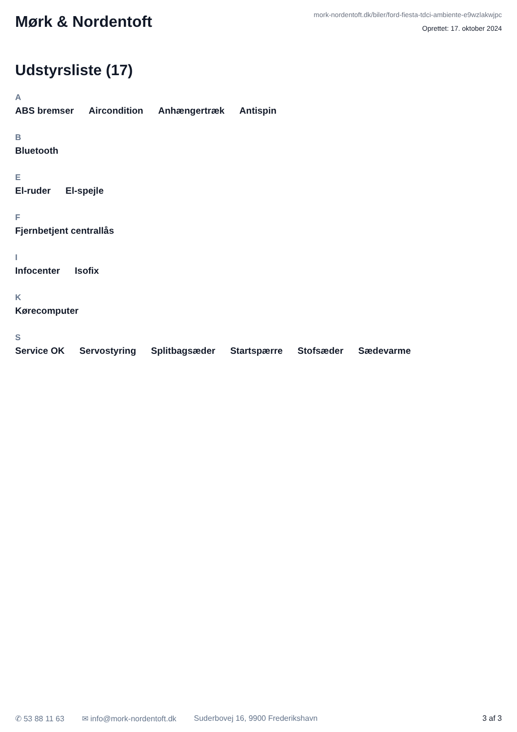Mørk & Nordentoft
mork-nordentoft.dk/biler/ford-fiesta-tdci-ambiente-e9wzlakwjpc
Oprettet: 17. oktober 2024
Udstyrsliste (17)
A
ABS bremser Aircondition Anhængertræk Antispin
B
Bluetooth
E
El-ruder El-spejle
F
Fjernbetjent centrallås
I
Infocenter Isofix
K
Kørecomputer
S
Service OK Servostyring Splitbagsæder Startspærre Stofsæder Sædevarme
✆ 53 88 11 63 ✉ info@mork-nordentoft.dk Suderbovej 16, 9900 Frederikshavn 3 af 3